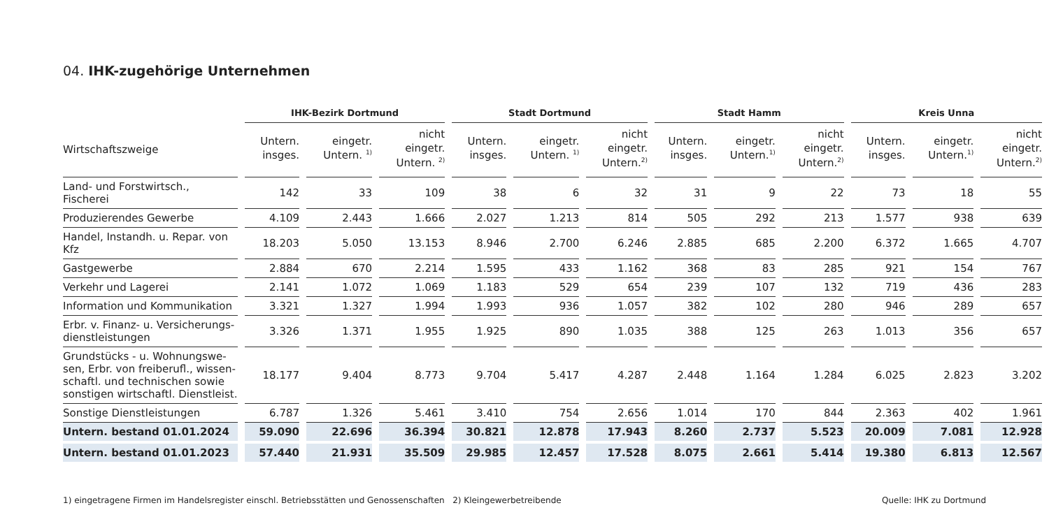04. IHK-zugehörige Unternehmen
| | IHK-Bezirk Dortmund | | | Stadt Dortmund | | | Stadt Hamm | | | Kreis Unna | | |
| --- | --- | --- | --- | --- | --- | --- | --- | --- | --- | --- | --- | --- |
| Wirtschaftszweige | Untern. insges. | eingetr. Untern. <sup>1)</sup> | nicht eingetr. Untern. <sup>2)</sup> | Untern. insges. | eingetr. Untern. <sup>1)</sup> | nicht eingetr. Untern.<sup>2)</sup> | Untern. insges. | eingetr. Untern.<sup>1)</sup> | nicht eingetr. Untern.<sup>2)</sup> | Untern. insges. | eingetr. Untern.<sup>1)</sup> | nicht eingetr. Untern.<sup>2)</sup> |
| Land- und Forstwirtsch., Fischerei | 142 | 33 | 109 | 38 | 6 | 32 | 31 | 9 | 22 | 73 | 18 | 55 |
| Produzierendes Gewerbe | 4.109 | 2.443 | 1.666 | 2.027 | 1.213 | 814 | 505 | 292 | 213 | 1.577 | 938 | 639 |
| Handel, Instandh. u. Repar. von Kfz | 18.203 | 5.050 | 13.153 | 8.946 | 2.700 | 6.246 | 2.885 | 685 | 2.200 | 6.372 | 1.665 | 4.707 |
| Gastgewerbe | 2.884 | 670 | 2.214 | 1.595 | 433 | 1.162 | 368 | 83 | 285 | 921 | 154 | 767 |
| Verkehr und Lagerei | 2.141 | 1.072 | 1.069 | 1.183 | 529 | 654 | 239 | 107 | 132 | 719 | 436 | 283 |
| Information und Kommunikation | 3.321 | 1.327 | 1.994 | 1.993 | 936 | 1.057 | 382 | 102 | 280 | 946 | 289 | 657 |
| Erbr. v. Finanz- u. Versicherungs- dienstleistungen | 3.326 | 1.371 | 1.955 | 1.925 | 890 | 1.035 | 388 | 125 | 263 | 1.013 | 356 | 657 |
| Grundstücks - u. Wohnungswe- sen, Erbr. von freiberufl., wissen- schaftl. und technischen sowie sonstigen wirtschaftl. Dienstleist. | 18.177 | 9.404 | 8.773 | 9.704 | 5.417 | 4.287 | 2.448 | 1.164 | 1.284 | 6.025 | 2.823 | 3.202 |
| Sonstige Dienstleistungen | 6.787 | 1.326 | 5.461 | 3.410 | 754 | 2.656 | 1.014 | 170 | 844 | 2.363 | 402 | 1.961 |
| Untern. bestand 01.01.2024 | 59.090 | 22.696 | 36.394 | 30.821 | 12.878 | 17.943 | 8.260 | 2.737 | 5.523 | 20.009 | 7.081 | 12.928 |
| Untern. bestand 01.01.2023 | 57.440 | 21.931 | 35.509 | 29.985 | 12.457 | 17.528 | 8.075 | 2.661 | 5.414 | 19.380 | 6.813 | 12.567 |
1) eingetragene Firmen im Handelsregister einschl. Betriebsstätten und Genossenschaften 2) Kleingewerbetreibende Quelle: IHK zu Dortmund